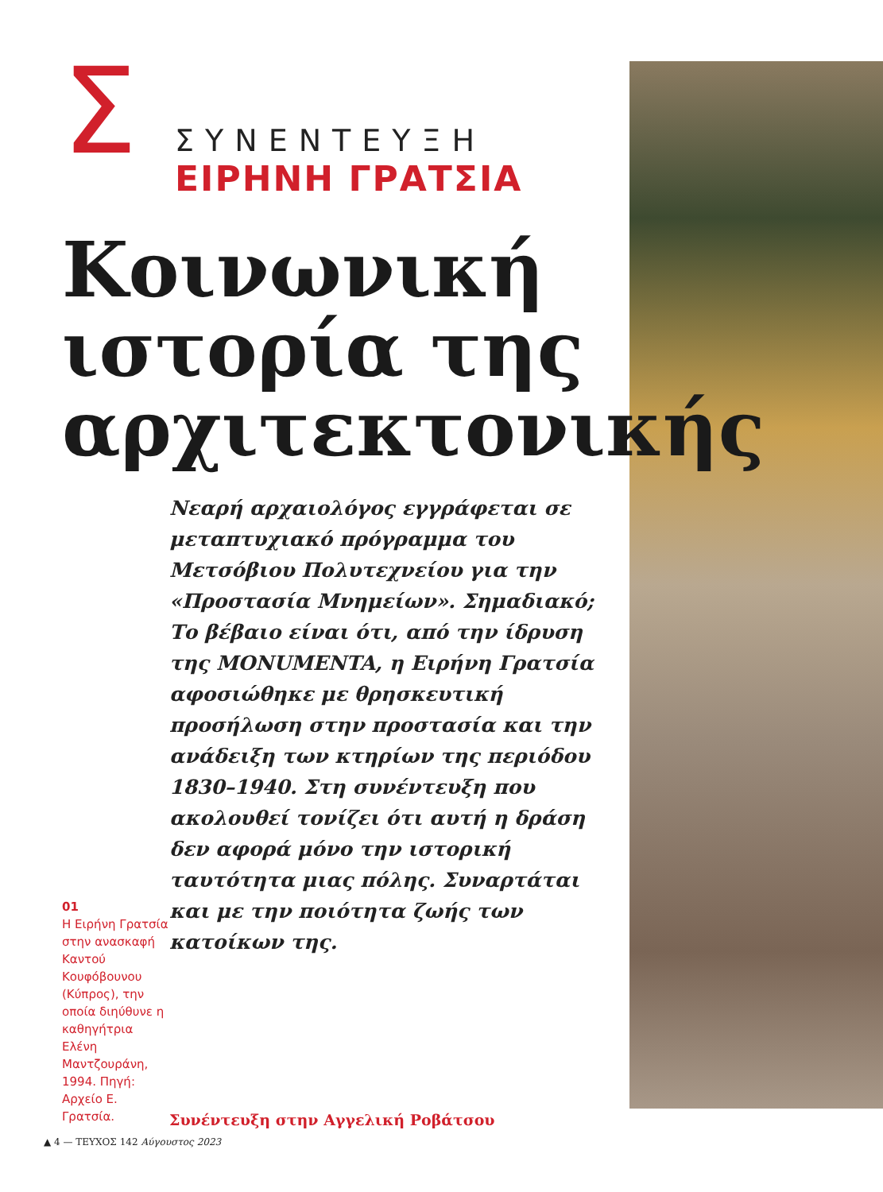Σ
ΣΥΝΕΝΤΕΥΞΗ
ΕΙΡΗΝΗ ΓΡΑΤΣΙΑ
Κοινωνική ιστορία της αρχιτεκτονικής
01
Η Ειρήνη Γρατσία στην ανασκαφή Καντού Κουφόβουνου (Κύπρος), την οποία διηύθυνε η καθηγήτρια Ελένη Μαντζουράνη, 1994. Πηγή: Αρχείο Ε. Γρατσία.
Νεαρή αρχαιολόγος εγγράφεται σε μεταπτυχιακό πρόγραμμα του Μετσόβιου Πολυτεχνείου για την «Προστασία Μνημείων». Σημαδιακό; Το βέβαιο είναι ότι, από την ίδρυση της MONUMENTA, η Ειρήνη Γρατσία αφοσιώθηκε με θρησκευτική προσήλωση στην προστασία και την ανάδειξη των κτηρίων της περιόδου 1830–1940. Στη συνέντευξη που ακολουθεί τονίζει ότι αυτή η δράση δεν αφορά μόνο την ιστορική ταυτότητα μιας πόλης. Συναρτάται και με την ποιότητα ζωής των κατοίκων της.
Συνέντευξη στην Αγγελική Ροβάτσου
▲ 4 — ΤΕΥΧΟΣ 142 Αύγουστος 2023